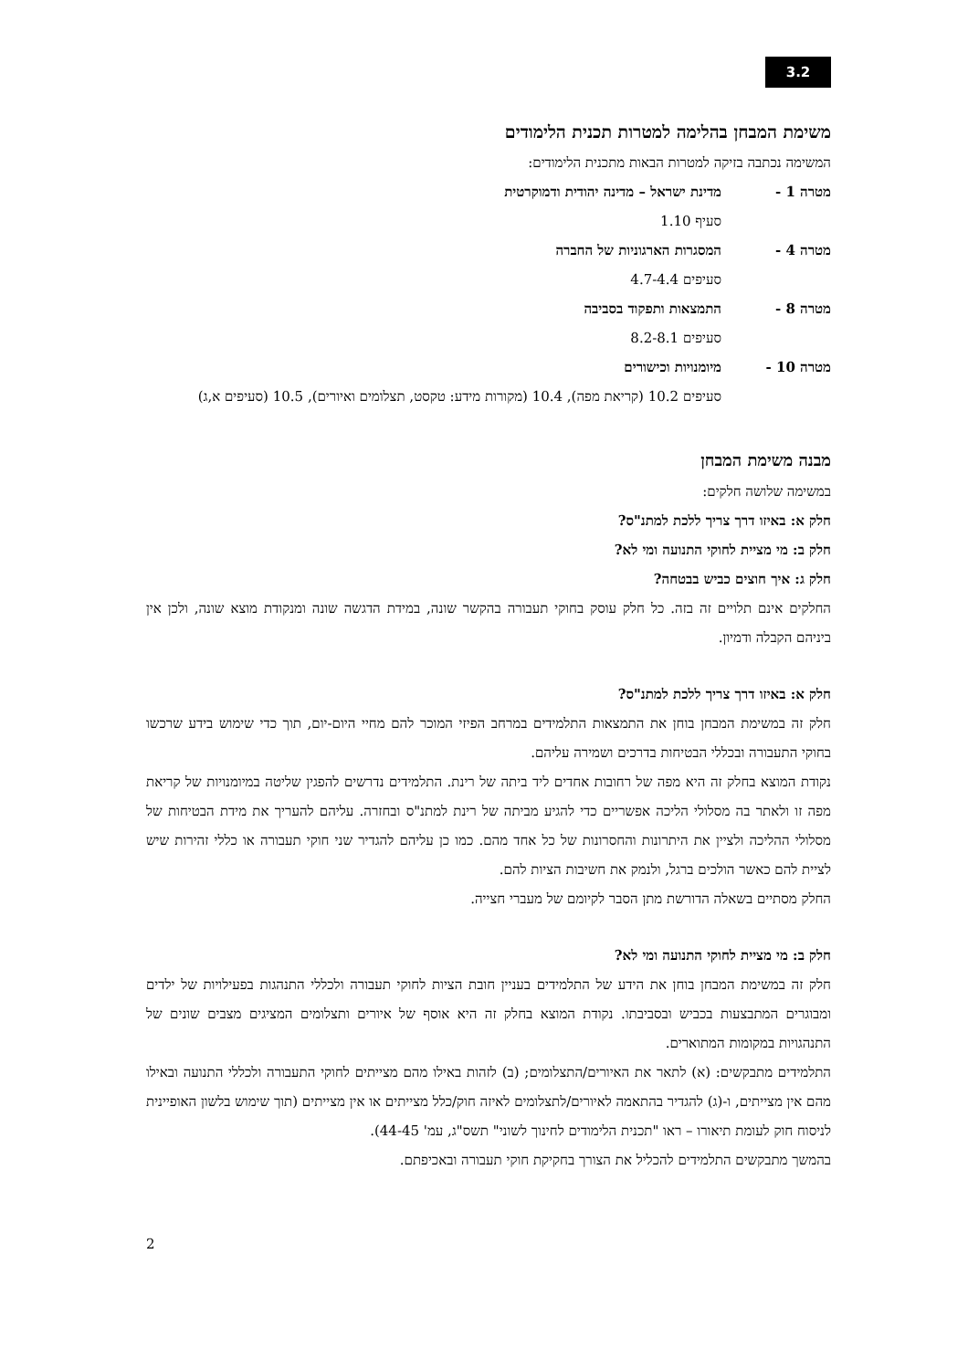3.2
משימת המבחן בהלימה למטרות תכנית הלימודים
המשימה נכתבה בזיקה למטרות הבאות מתכנית הלימודים:
מטרה 1 - מדינת ישראל – מדינה יהודית ודמוקרטית
סעיף 1.10
מטרה 4 - המסגרות הארגוניות של החברה
סעיפים 4.7-4.4
מטרה 8 - התמצאות ותפקוד בסביבה
סעיפים 8.2-8.1
מטרה 10 - מיומנויות וכישורים
סעיפים 10.2 (קריאת מפה), 10.4 (מקורות מידע: טקסט, תצלומים ואיורים), 10.5 (סעיפים א,ג)
מבנה משימת המבחן
במשימה שלושה חלקים:
חלק א: באיזו דרך צריך ללכת למתנ"ס?
חלק ב: מי מציית לחוקי התנועה ומי לא?
חלק ג: איך חוצים כביש בבטחה?
החלקים אינם תלויים זה בזה. כל חלק עוסק בחוקי תעבורה בהקשר שונה, במידת הדגשה שונה ומנקודת מוצא שונה, ולכן אין ביניהם הקבלה ודמיון.
חלק א: באיזו דרך צריך ללכת למתנ"ס?
חלק זה במשימת המבחן בוחן את התמצאות התלמידים במרחב הפיזי המוכר להם מחיי היום-יום, תוך כדי שימוש בידע שרכשו בחוקי התעבורה ובכללי הבטיחות בדרכים ושמירה עליהם.
נקודת המוצא בחלק זה היא מפה של רחובות אחדים ליד ביתה של רינת. התלמידים נדרשים להפגין שליטה במיומנויות של קריאת מפה זו ולאתר בה מסלולי הליכה אפשריים כדי להגיע מביתה של רינת למתנ"ס ובחזרה. עליהם להעריך את מידת הבטיחות של מסלולי ההליכה ולציין את היתרונות והחסרונות של כל אחד מהם. כמו כן עליהם להגדיר שני חוקי תעבורה או כללי זהירות שיש לציית להם כאשר הולכים ברגל, ולנמק את חשיבות הציות להם.
החלק מסתיים בשאלה הדורשת מתן הסבר לקיומם של מעברי חצייה.
חלק ב: מי מציית לחוקי התנועה ומי לא?
חלק זה במשימת המבחן בוחן את הידע של התלמידים בעניין חובת הציות לחוקי תעבורה ולכללי התנהגות בפעילויות של ילדים ומבוגרים המתבצעות בכביש ובסביבתו. נקודת המוצא בחלק זה היא אוסף של איורים ותצלומים המציגים מצבים שונים של התנהגויות במקומות המתוארים.
התלמידים מתבקשים: (א) לתאר את האיורים/התצלומים; (ב) לזהות באילו מהם מצייתים לחוקי התעבורה ולכללי התנועה ובאילו מהם אין מצייתים, ו-(ג) להגדיר בהתאמה לאיורים/לתצלומים לאיזה חוק/כלל מצייתים או אין מצייתים (תוך שימוש בלשון האופיינית לניסוח חוק לעומת תיאורו – ראו "תכנית הלימודים לחינוך לשוני" תשס"ג, עמ' 44-45).
בהמשך מתבקשים התלמידים להכליל את הצורך בחקיקת חוקי תעבורה ובאכיפתם.
2